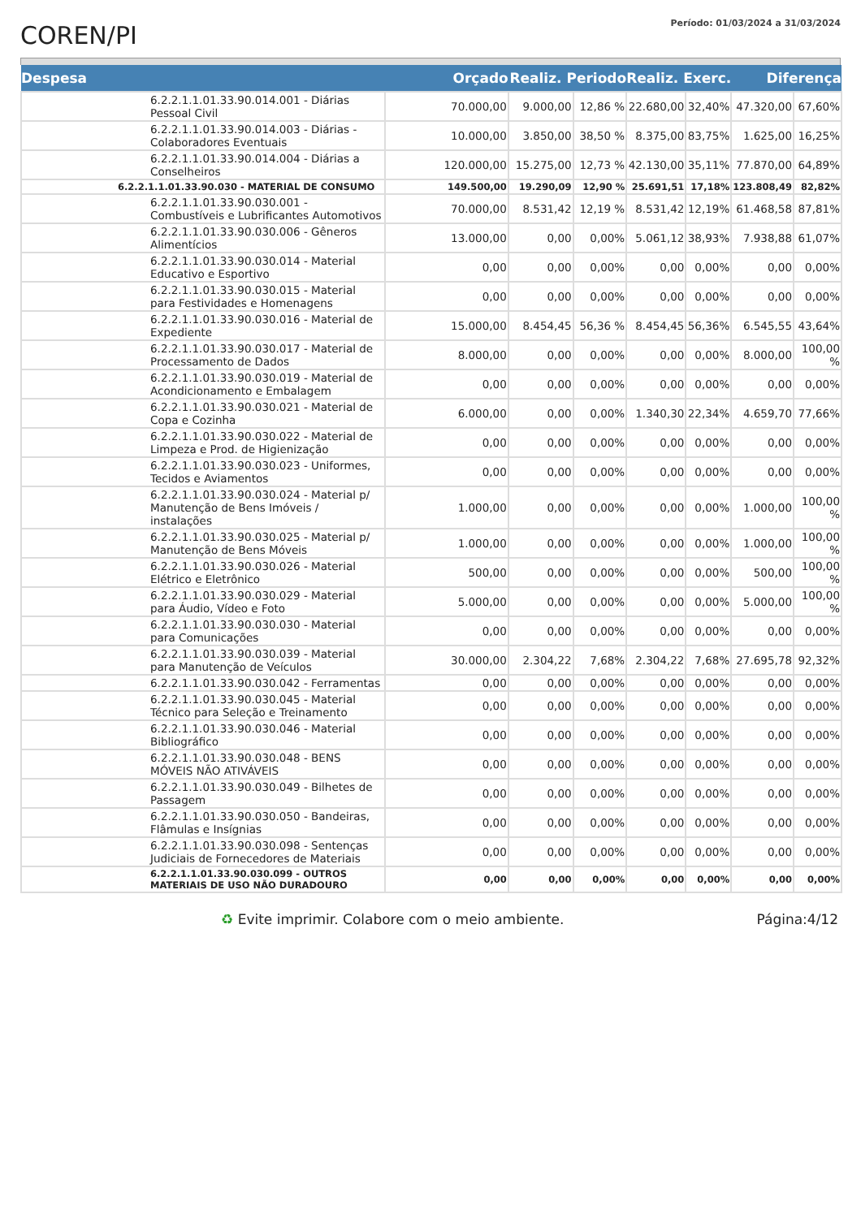COREN/PI
Período: 01/03/2024 a 31/03/2024
| Despesa | Orçado | Realiz. Periodo | | Realiz. Exerc. | | Diferença | |
| --- | --- | --- | --- | --- | --- | --- | --- |
| 6.2.2.1.1.01.33.90.014.001 - Diárias Pessoal Civil | 70.000,00 | 9.000,00 | 12,86 % | 22.680,00 | 32,40% | 47.320,00 | 67,60% |
| 6.2.2.1.1.01.33.90.014.003 - Diárias - Colaboradores Eventuais | 10.000,00 | 3.850,00 | 38,50 % | 8.375,00 | 83,75% | 1.625,00 | 16,25% |
| 6.2.2.1.1.01.33.90.014.004 - Diárias a Conselheiros | 120.000,00 | 15.275,00 | 12,73 % | 42.130,00 | 35,11% | 77.870,00 | 64,89% |
| 6.2.2.1.1.01.33.90.030 - MATERIAL DE CONSUMO | 149.500,00 | 19.290,09 | 12,90 % | 25.691,51 | 17,18% | 123.808,49 | 82,82% |
| 6.2.2.1.1.01.33.90.030.001 - Combustíveis e Lubrificantes Automotivos | 70.000,00 | 8.531,42 | 12,19 % | 8.531,42 | 12,19% | 61.468,58 | 87,81% |
| 6.2.2.1.1.01.33.90.030.006 - Gêneros Alimentícios | 13.000,00 | 0,00 | 0,00% | 5.061,12 | 38,93% | 7.938,88 | 61,07% |
| 6.2.2.1.1.01.33.90.030.014 - Material Educativo e Esportivo | 0,00 | 0,00 | 0,00% | 0,00 | 0,00% | 0,00 | 0,00% |
| 6.2.2.1.1.01.33.90.030.015 - Material para Festividades e Homenagens | 0,00 | 0,00 | 0,00% | 0,00 | 0,00% | 0,00 | 0,00% |
| 6.2.2.1.1.01.33.90.030.016 - Material de Expediente | 15.000,00 | 8.454,45 | 56,36 % | 8.454,45 | 56,36% | 6.545,55 | 43,64% |
| 6.2.2.1.1.01.33.90.030.017 - Material de Processamento de Dados | 8.000,00 | 0,00 | 0,00% | 0,00 | 0,00% | 8.000,00 | 100,00 % |
| 6.2.2.1.1.01.33.90.030.019 - Material de Acondicionamento e Embalagem | 0,00 | 0,00 | 0,00% | 0,00 | 0,00% | 0,00 | 0,00% |
| 6.2.2.1.1.01.33.90.030.021 - Material de Copa e Cozinha | 6.000,00 | 0,00 | 0,00% | 1.340,30 | 22,34% | 4.659,70 | 77,66% |
| 6.2.2.1.1.01.33.90.030.022 - Material de Limpeza e Prod. de Higienização | 0,00 | 0,00 | 0,00% | 0,00 | 0,00% | 0,00 | 0,00% |
| 6.2.2.1.1.01.33.90.030.023 - Uniformes, Tecidos e Aviamentos | 0,00 | 0,00 | 0,00% | 0,00 | 0,00% | 0,00 | 0,00% |
| 6.2.2.1.1.01.33.90.030.024 - Material p/ Manutenção de Bens Imóveis / instalações | 1.000,00 | 0,00 | 0,00% | 0,00 | 0,00% | 1.000,00 | 100,00 % |
| 6.2.2.1.1.01.33.90.030.025 - Material p/ Manutenção de Bens Móveis | 1.000,00 | 0,00 | 0,00% | 0,00 | 0,00% | 1.000,00 | 100,00 % |
| 6.2.2.1.1.01.33.90.030.026 - Material Elétrico e Eletrônico | 500,00 | 0,00 | 0,00% | 0,00 | 0,00% | 500,00 | 100,00 % |
| 6.2.2.1.1.01.33.90.030.029 - Material para Áudio, Vídeo e Foto | 5.000,00 | 0,00 | 0,00% | 0,00 | 0,00% | 5.000,00 | 100,00 % |
| 6.2.2.1.1.01.33.90.030.030 - Material para Comunicações | 0,00 | 0,00 | 0,00% | 0,00 | 0,00% | 0,00 | 0,00% |
| 6.2.2.1.1.01.33.90.030.039 - Material para Manutenção de Veículos | 30.000,00 | 2.304,22 | 7,68% | 2.304,22 | 7,68% | 27.695,78 | 92,32% |
| 6.2.2.1.1.01.33.90.030.042 - Ferramentas | 0,00 | 0,00 | 0,00% | 0,00 | 0,00% | 0,00 | 0,00% |
| 6.2.2.1.1.01.33.90.030.045 - Material Técnico para Seleção e Treinamento | 0,00 | 0,00 | 0,00% | 0,00 | 0,00% | 0,00 | 0,00% |
| 6.2.2.1.1.01.33.90.030.046 - Material Bibliográfico | 0,00 | 0,00 | 0,00% | 0,00 | 0,00% | 0,00 | 0,00% |
| 6.2.2.1.1.01.33.90.030.048 - BENS MÓVEIS NÃO ATIVÁVEIS | 0,00 | 0,00 | 0,00% | 0,00 | 0,00% | 0,00 | 0,00% |
| 6.2.2.1.1.01.33.90.030.049 - Bilhetes de Passagem | 0,00 | 0,00 | 0,00% | 0,00 | 0,00% | 0,00 | 0,00% |
| 6.2.2.1.1.01.33.90.030.050 - Bandeiras, Flâmulas e Insígnias | 0,00 | 0,00 | 0,00% | 0,00 | 0,00% | 0,00 | 0,00% |
| 6.2.2.1.1.01.33.90.030.098 - Sentenças Judiciais de Fornecedores de Materiais | 0,00 | 0,00 | 0,00% | 0,00 | 0,00% | 0,00 | 0,00% |
| 6.2.2.1.1.01.33.90.030.099 - OUTROS MATERIAIS DE USO NÃO DURADOURO | 0,00 | 0,00 | 0,00% | 0,00 | 0,00% | 0,00 | 0,00% |
♻ Evite imprimir. Colabore com o meio ambiente. Página:4/12